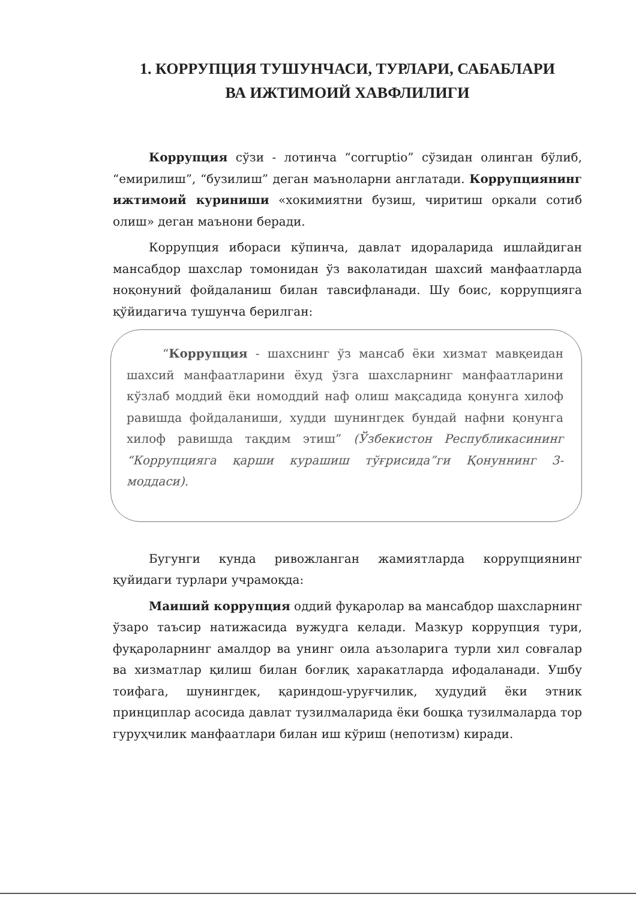1. КОРРУПЦИЯ ТУШУНЧАСИ, ТУРЛАРИ, САБАБЛАРИ
ВА ИЖТИМОИЙ ХАВФЛИЛИГИ
Коррупция сўзи - лотинча “corruptio” сўзидан олинган бўлиб, “емирилиш”, “бузилиш” деган маъноларни англатади. Коррупциянинг ижтимоий куриниши «хокимиятни бузиш, чиритиш оркали сотиб олиш» деган маънони беради.
Коррупция ибораси кўпинча, давлат идораларида ишлайдиган мансабдор шахслар томонидан ўз ваколатидан шахсий манфаатларда ноқонуний фойдаланиш билан тавсифланади. Шу боис, коррупцияга қўйидагича тушунча берилган:
“Коррупция - шахснинг ўз мансаб ёки хизмат мавқеидан шахсий манфаатларини ёхуд ўзга шахсларнинг манфаатларини кўзлаб моддий ёки номоддий наф олиш мақсадида қонунга хилоф равишда фойдаланиши, худди шунингдек бундай нафни қонунга хилоф равишда тақдим этиш” (Ўзбекистон Республикасининг “Коррупцияга қарши курашиш тўғрисида”ги Қонуннинг 3-моддаси).
Бугунги кунда ривожланган жамиятларда коррупциянинг қуйидаги турлари учрамоқда:
Маиший коррупция оддий фуқаролар ва мансабдор шахсларнинг ўзаро таъсир натижасида вужудга келади. Мазкур коррупция тури, фуқароларнинг амалдор ва унинг оила аъзоларига турли хил совғалар ва хизматлар қилиш билан боғлиқ харакатларда ифодаланади. Ушбу тоифага, шунингдек, қариндош-уруғчилик, ҳудудий ёки этник принциплар асосида давлат тузилмаларида ёки бошқа тузилмаларда тор гуруҳчилик манфаатлари билан иш кўриш (непотизм) киради.